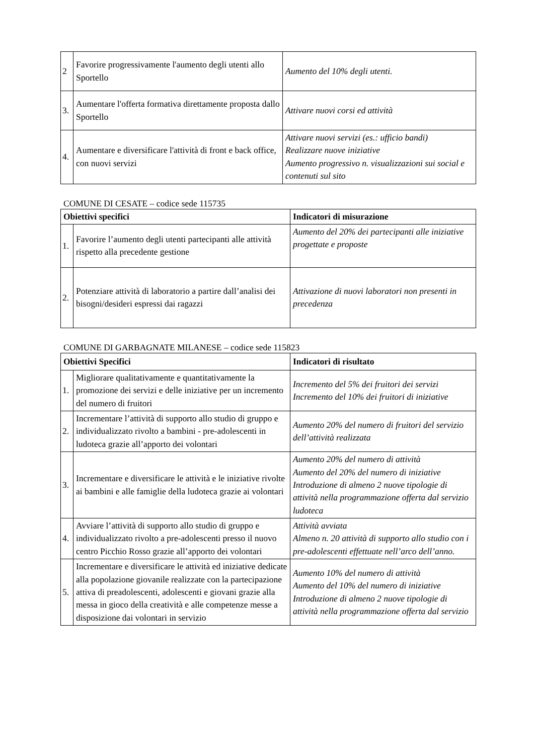| 2 | Favorire progressivamente l'aumento degli utenti allo Sportello | Aumento del 10% degli utenti. |
| 3. | Aumentare l'offerta formativa direttamente proposta dallo Sportello | Attivare nuovi corsi ed attività |
| 4. | Aumentare e diversificare l'attività di front e back office, con nuovi servizi | Attivare nuovi servizi (es.: ufficio bandi) Realizzare nuove iniziative Aumento progressivo n. visualizzazioni sui social e contenuti sul sito |
COMUNE DI CESATE – codice sede 115735
| Obiettivi specifici | | Indicatori di misurazione |
| --- | --- | --- |
| 1. | Favorire l’aumento degli utenti partecipanti alle attività rispetto alla precedente gestione | Aumento del 20% dei partecipanti alle iniziative progettate e proposte |
| 2. | Potenziare attività di laboratorio a partire dall’analisi dei bisogni/desideri espressi dai ragazzi | Attivazione di nuovi laboratori non presenti in precedenza |
COMUNE DI GARBAGNATE MILANESE – codice sede 115823
| Obiettivi Specifici | | Indicatori di risultato |
| --- | --- | --- |
| 1. | Migliorare qualitativamente e quantitativamente la promozione dei servizi e delle iniziative per un incremento del numero di fruitori | Incremento del 5% dei fruitori dei servizi Incremento del 10% dei fruitori di iniziative |
| 2. | Incrementare l’attività di supporto allo studio di gruppo e individualizzato rivolto a bambini - pre-adolescenti in ludoteca grazie all’apporto dei volontari | Aumento 20% del numero di fruitori del servizio dell’attività realizzata |
| 3. | Incrementare e diversificare le attività e le iniziative rivolte ai bambini e alle famiglie della ludoteca grazie ai volontari | Aumento 20% del numero di attività Aumento del 20% del numero di iniziative Introduzione di almeno 2 nuove tipologie di attività nella programmazione offerta dal servizio ludoteca |
| 4. | Avviare l’attività di supporto allo studio di gruppo e individualizzato rivolto a pre-adolescenti presso il nuovo centro Picchio Rosso grazie all’apporto dei volontari | Attività avviata Almeno n. 20 attività di supporto allo studio con i pre-adolescenti effettuate nell’arco dell’anno. |
| 5. | Incrementare e diversificare le attività ed iniziative dedicate alla popolazione giovanile realizzate con la partecipazione attiva di preadolescenti, adolescenti e giovani grazie alla messa in gioco della creatività e alle competenze messe a disposizione dai volontari in servizio | Aumento 10% del numero di attività Aumento del 10% del numero di iniziative Introduzione di almeno 2 nuove tipologie di attività nella programmazione offerta dal servizio |